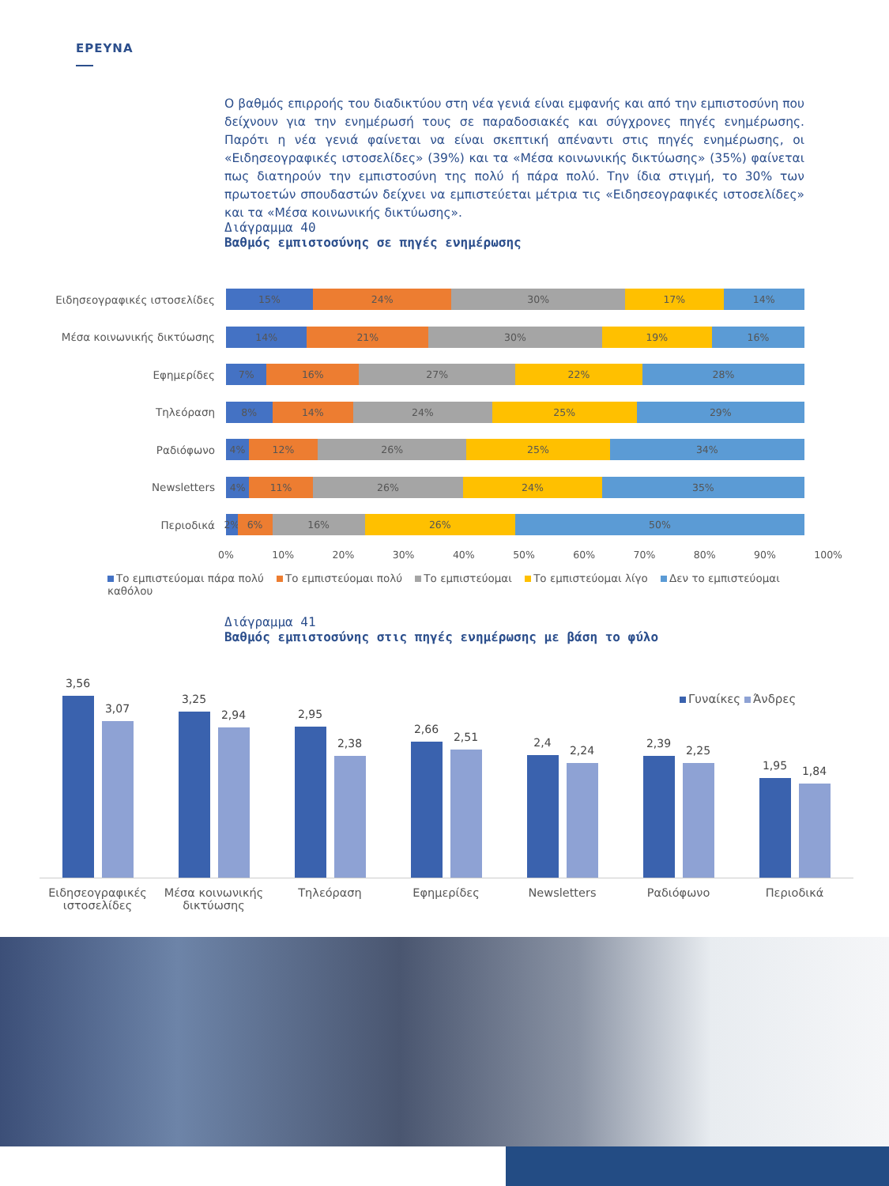ΕΡΕΥΝΑ
Ο βαθμός επιρροής του διαδικτύου στη νέα γενιά είναι εμφανής και από την εμπιστοσύνη που δεί­χνουν για την ενημέρωσή τους σε παραδοσιακές και σύγχρονες πηγές ενημέρωσης. Παρότι η νέα γενιά φαίνεται να είναι σκεπτική απέναντι στις πηγές ενημέρωσης, οι «Ειδησεογραφικές ιστοσελίδες» (39%) και τα «Μέσα κοινωνικής δικτύωσης» (35%) φαίνεται πως διατηρούν την εμπιστοσύνη της πολύ ή πάρα πολύ. Την ίδια στιγμή, το 30% των πρωτοετών σπουδαστών δείχνει να εμπιστεύεται μέτρια τις «Ειδησεογραφικές ιστοσελίδες» και τα «Μέσα κοινωνικής δικτύωσης».
Διάγραμμα 40
Βαθμός εμπιστοσύνης σε πηγές ενημέρωσης
Ειδησεογραφικές ιστοσελίδες
15% 24% 30% 17% 14%
Μέσα κοινωνικής δικτύωσης
14% 21% 30% 19% 16%
Εφημερίδες
7% 16% 27% 22% 28%
Τηλεόραση
8% 14% 24% 25% 29%
Ραδιόφωνο
4% 12% 26% 25% 34%
Newsletters
4% 11% 26% 24% 35%
Περιοδικά
2% 6% 16% 26% 50%
0% 10% 20% 30% 40% 50% 60% 70% 80% 90% 100%
Το εμπιστεύομαι πάρα πολύ Το εμπιστεύομαι πολύ Το εμπιστεύομαι Το εμπιστεύομαι λίγο Δεν το εμπιστεύομαι καθόλου
Διάγραμμα 41
Βαθμός εμπιστοσύνης στις πηγές ενημέρωσης με βάση το φύλο
Γυναίκες Άνδρες
3,56
3,07
3,25
2,94
2,95
2,38
2,66
2,51
2,4
2,24
2,39
2,25
1,95
1,84
Ειδησεογραφικές ιστοσελίδες
Μέσα κοινωνικής δικτύωσης
Τηλεόραση Εφημερίδες Newsletters Ραδιόφωνο Περιοδικά